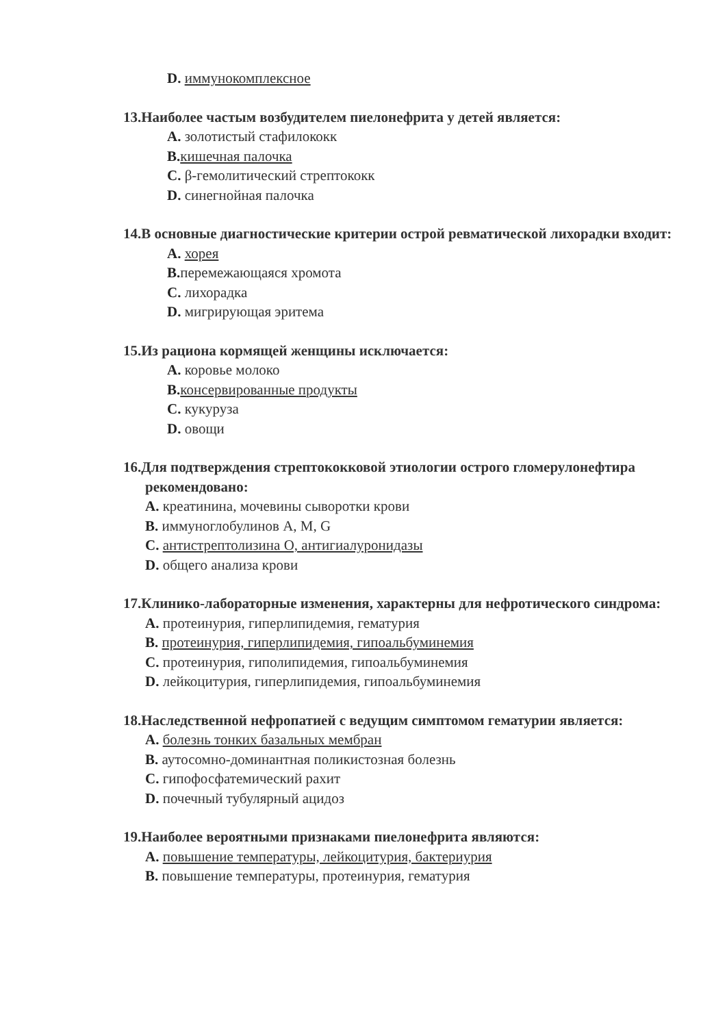D. иммунокомплексное
13.Наиболее частым возбудителем пиелонефрита у детей является:
A. золотистый стафилококк
B. кишечная палочка
C. β-гемолитический стрептококк
D. синегнойная палочка
14.В основные диагностические критерии острой ревматической лихорадки входит:
A. хорея
B. перемежающаяся хромота
C. лихорадка
D. мигрирующая эритема
15.Из рациона кормящей женщины исключается:
A. коровье молоко
B. консервированные продукты
C. кукуруза
D. овощи
16.Для подтверждения стрептококковой этиологии острого гломерулонефтира рекомендовано:
A. креатинина, мочевины сыворотки крови
B. иммуноглобулинов A, M, G
C. антистрептолизина O, антигиалуронидазы
D. общего анализа крови
17.Клинико-лабораторные изменения, характерны для нефротического синдрома:
A. протеинурия, гиперлипидемия, гематурия
B. протеинурия, гиперлипидемия, гипоальбуминемия
C. протеинурия, гиполипидемия, гипоальбуминемия
D. лейкоцитурия, гиперлипидемия, гипоальбуминемия
18.Наследственной нефропатией с ведущим симптомом гематурии является:
A. болезнь тонких базальных мембран
B. аутосомно-доминантная поликистозная болезнь
C. гипофосфатемический рахит
D. почечный тубулярный ацидоз
19.Наиболее вероятными признаками пиелонефрита являются:
A. повышение температуры, лейкоцитурия, бактериурия
B. повышение температуры, протеинурия, гематурия